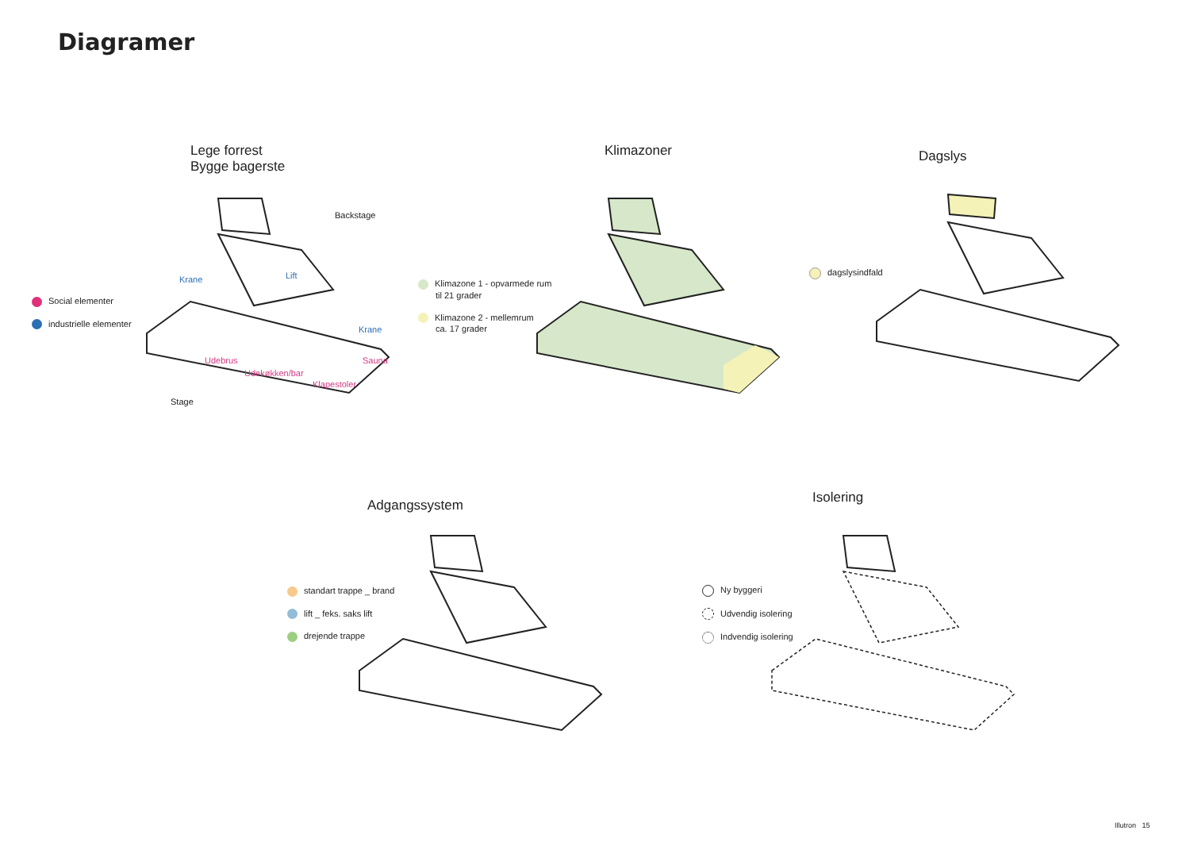Diagramer
Lege forrest
Bygge bagerste
Social elementer
industrielle elementer
Backstage
Krane Lift
Krane
Udebrus Sauna
Udekøkken/bar
Klapestoler
Stage
Klimazoner
Klimazone 1 - opvarmede rum
til 21 grader
Klimazone 2 - mellemrum
ca. 17 grader
Dagslys
dagslysindfald
Adgangssystem
standart trappe _ brand
lift _ feks. saks lift
drejende trappe
Isolering
Ny byggeri
Udvendig isolering
Indvendig isolering
Illutron 15